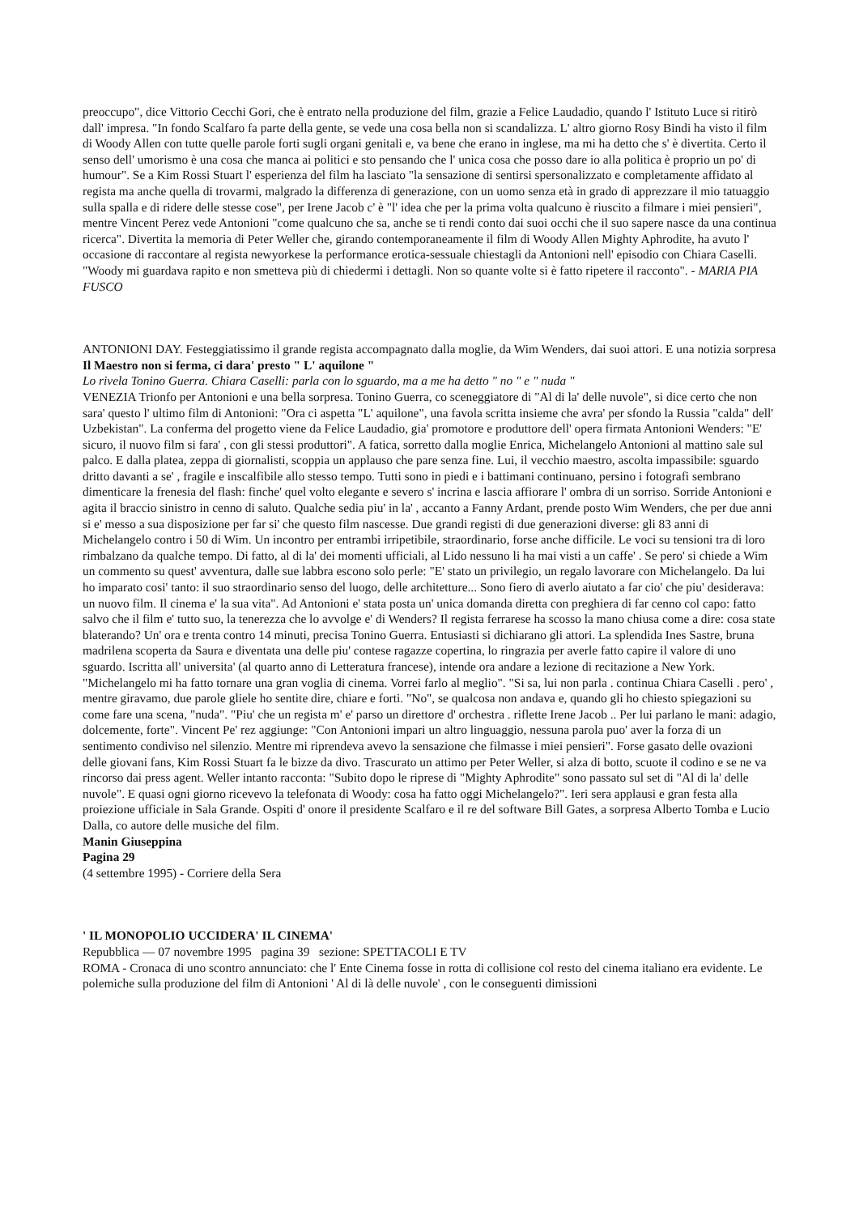preoccupo", dice Vittorio Cecchi Gori, che è entrato nella produzione del film, grazie a Felice Laudadio, quando l' Istituto Luce si ritirò dall' impresa. "In fondo Scalfaro fa parte della gente, se vede una cosa bella non si scandalizza. L' altro giorno Rosy Bindi ha visto il film di Woody Allen con tutte quelle parole forti sugli organi genitali e, va bene che erano in inglese, ma mi ha detto che s' è divertita. Certo il senso dell' umorismo è una cosa che manca ai politici e sto pensando che l' unica cosa che posso dare io alla politica è proprio un po' di humour". Se a Kim Rossi Stuart l' esperienza del film ha lasciato "la sensazione di sentirsi spersonalizzato e completamente affidato al regista ma anche quella di trovarmi, malgrado la differenza di generazione, con un uomo senza età in grado di apprezzare il mio tatuaggio sulla spalla e di ridere delle stesse cose", per Irene Jacob c' è "l' idea che per la prima volta qualcuno è riuscito a filmare i miei pensieri", mentre Vincent Perez vede Antonioni "come qualcuno che sa, anche se ti rendi conto dai suoi occhi che il suo sapere nasce da una continua ricerca". Divertita la memoria di Peter Weller che, girando contemporaneamente il film di Woody Allen Mighty Aphrodite, ha avuto l' occasione di raccontare al regista newyorkese la performance erotica-sessuale chiestagli da Antonioni nell' episodio con Chiara Caselli. "Woody mi guardava rapito e non smetteva più di chiedermi i dettagli. Non so quante volte si è fatto ripetere il racconto". - MARIA PIA FUSCO
ANTONIONI DAY. Festeggiatissimo il grande regista accompagnato dalla moglie, da Wim Wenders, dai suoi attori. E una notizia sorpresa
Il Maestro non si ferma, ci dara' presto " L' aquilone "
Lo rivela Tonino Guerra. Chiara Caselli: parla con lo sguardo, ma a me ha detto " no " e " nuda "
VENEZIA Trionfo per Antonioni e una bella sorpresa. Tonino Guerra, co sceneggiatore di "Al di la' delle nuvole", si dice certo che non sara' questo l' ultimo film di Antonioni: "Ora ci aspetta "L' aquilone", una favola scritta insieme che avra' per sfondo la Russia "calda" dell' Uzbekistan". La conferma del progetto viene da Felice Laudadio, gia' promotore e produttore dell' opera firmata Antonioni Wenders: "E' sicuro, il nuovo film si fara' , con gli stessi produttori". A fatica, sorretto dalla moglie Enrica, Michelangelo Antonioni al mattino sale sul palco. E dalla platea, zeppa di giornalisti, scoppia un applauso che pare senza fine. Lui, il vecchio maestro, ascolta impassibile: sguardo dritto davanti a se' , fragile e inscalfibile allo stesso tempo. Tutti sono in piedi e i battimani continuano, persino i fotografi sembrano dimenticare la frenesia del flash: finche' quel volto elegante e severo s' incrina e lascia affiorare l' ombra di un sorriso. Sorride Antonioni e agita il braccio sinistro in cenno di saluto. Qualche sedia piu' in la' , accanto a Fanny Ardant, prende posto Wim Wenders, che per due anni si e' messo a sua disposizione per far si' che questo film nascesse. Due grandi registi di due generazioni diverse: gli 83 anni di Michelangelo contro i 50 di Wim. Un incontro per entrambi irripetibile, straordinario, forse anche difficile. Le voci su tensioni tra di loro rimbalzano da qualche tempo. Di fatto, al di la' dei momenti ufficiali, al Lido nessuno li ha mai visti a un caffe' . Se pero' si chiede a Wim un commento su quest' avventura, dalle sue labbra escono solo perle: "E' stato un privilegio, un regalo lavorare con Michelangelo. Da lui ho imparato cosi' tanto: il suo straordinario senso del luogo, delle architetture... Sono fiero di averlo aiutato a far cio' che piu' desiderava: un nuovo film. Il cinema e' la sua vita". Ad Antonioni e' stata posta un' unica domanda diretta con preghiera di far cenno col capo: fatto salvo che il film e' tutto suo, la tenerezza che lo avvolge e' di Wenders? Il regista ferrarese ha scosso la mano chiusa come a dire: cosa state blaterando? Un' ora e trenta contro 14 minuti, precisa Tonino Guerra. Entusiasti si dichiarano gli attori. La splendida Ines Sastre, bruna madrilena scoperta da Saura e diventata una delle piu' contese ragazze copertina, lo ringrazia per averle fatto capire il valore di uno sguardo. Iscritta all' universita' (al quarto anno di Letteratura francese), intende ora andare a lezione di recitazione a New York. "Michelangelo mi ha fatto tornare una gran voglia di cinema. Vorrei farlo al meglio". "Si sa, lui non parla . continua Chiara Caselli . pero' , mentre giravamo, due parole gliele ho sentite dire, chiare e forti. "No", se qualcosa non andava e, quando gli ho chiesto spiegazioni su come fare una scena, "nuda". "Piu' che un regista m' e' parso un direttore d' orchestra . riflette Irene Jacob .. Per lui parlano le mani: adagio, dolcemente, forte". Vincent Pe' rez aggiunge: "Con Antonioni impari un altro linguaggio, nessuna parola puo' aver la forza di un sentimento condiviso nel silenzio. Mentre mi riprendeva avevo la sensazione che filmasse i miei pensieri". Forse gasato delle ovazioni delle giovani fans, Kim Rossi Stuart fa le bizze da divo. Trascurato un attimo per Peter Weller, si alza di botto, scuote il codino e se ne va rincorso dai press agent. Weller intanto racconta: "Subito dopo le riprese di "Mighty Aphrodite" sono passato sul set di "Al di la' delle nuvole". E quasi ogni giorno ricevevo la telefonata di Woody: cosa ha fatto oggi Michelangelo?". Ieri sera applausi e gran festa alla proiezione ufficiale in Sala Grande. Ospiti d' onore il presidente Scalfaro e il re del software Bill Gates, a sorpresa Alberto Tomba e Lucio Dalla, co autore delle musiche del film.
Manin Giuseppina
Pagina 29
(4 settembre 1995) - Corriere della Sera
' IL MONOPOLIO UCCIDERA' IL CINEMA'
Repubblica — 07 novembre 1995 pagina 39 sezione: SPETTACOLI E TV
ROMA - Cronaca di uno scontro annunciato: che l' Ente Cinema fosse in rotta di collisione col resto del cinema italiano era evidente. Le polemiche sulla produzione del film di Antonioni ' Al di là delle nuvole' , con le conseguenti dimissioni